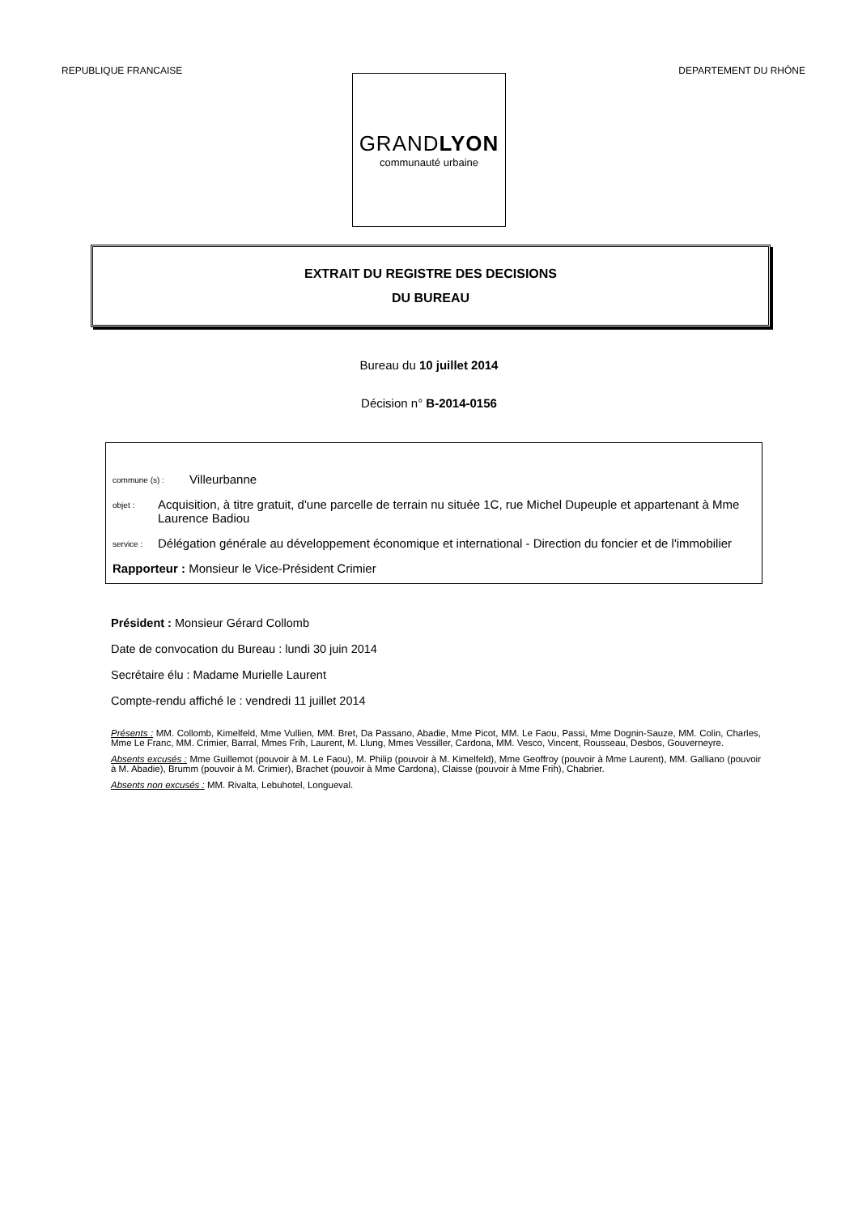REPUBLIQUE FRANCAISE DEPARTEMENT DU RHÔNE
GRANDLYON
communauté urbaine
EXTRAIT DU REGISTRE DES DECISIONS
DU BUREAU
Bureau du 10 juillet 2014
Décision n° B-2014-0156
commune (s) : Villeurbanne
objet : Acquisition, à titre gratuit, d'une parcelle de terrain nu située 1C, rue Michel Dupeuple et appartenant à Mme Laurence Badiou
service : Délégation générale au développement économique et international - Direction du foncier et de l'immobilier
Rapporteur : Monsieur le Vice-Président Crimier
Président : Monsieur Gérard Collomb
Date de convocation du Bureau : lundi 30 juin 2014
Secrétaire élu : Madame Murielle Laurent
Compte-rendu affiché le : vendredi 11 juillet 2014
Présents : MM. Collomb, Kimelfeld, Mme Vullien, MM. Bret, Da Passano, Abadie, Mme Picot, MM. Le Faou, Passi, Mme Dognin-Sauze, MM. Colin, Charles, Mme Le Franc, MM. Crimier, Barral, Mmes Frih, Laurent, M. Llung, Mmes Vessiller, Cardona, MM. Vesco, Vincent, Rousseau, Desbos, Gouverneyre.
Absents excusés : Mme Guillemot (pouvoir à M. Le Faou), M. Philip (pouvoir à M. Kimelfeld), Mme Geoffroy (pouvoir à Mme Laurent), MM. Galliano (pouvoir à M. Abadie), Brumm (pouvoir à M. Crimier), Brachet (pouvoir à Mme Cardona), Claisse (pouvoir à Mme Frih), Chabrier.
Absents non excusés : MM. Rivalta, Lebuhotel, Longueval.